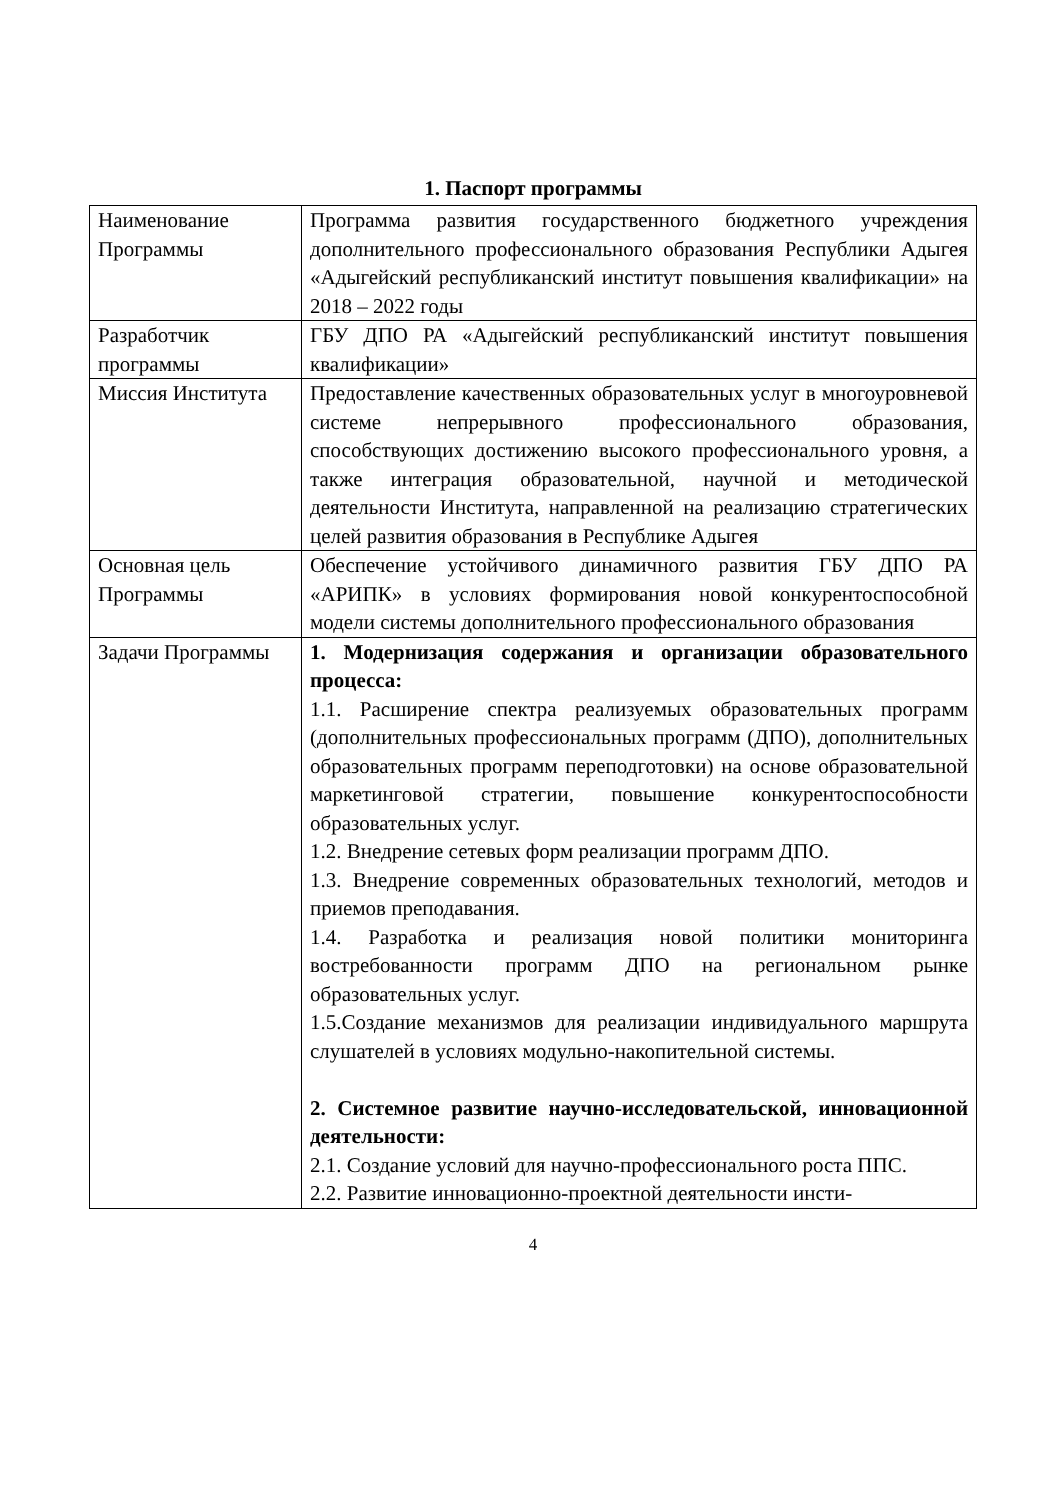1. Паспорт программы
| Наименование Программы | Программа развития государственного бюджетного учреждения дополнительного профессионального образования Республики Адыгея «Адыгейский республиканский институт повышения квалификации» на 2018 – 2022 годы |
| Разработчик программы | ГБУ ДПО РА «Адыгейский республиканский институт повышения квалификации» |
| Миссия Института | Предоставление качественных образовательных услуг в многоуровневой системе непрерывного профессионального образования, способствующих достижению высокого профессионального уровня, а также интеграция образовательной, научной и методической деятельности Института, направленной на реализацию стратегических целей развития образования в Республике Адыгея |
| Основная цель Программы | Обеспечение устойчивого динамичного развития ГБУ ДПО РА «АРИПК» в условиях формирования новой конкурентоспособной модели системы дополнительного профессионального образования |
| Задачи Программы | 1. Модернизация содержания и организации образовательного процесса: 1.1. Расширение спектра реализуемых образовательных программ (дополнительных профессиональных программ (ДПО), дополнительных образовательных программ переподготовки) на основе образовательной маркетинговой стратегии, повышение конкурентоспособности образовательных услуг. 1.2. Внедрение сетевых форм реализации программ ДПО. 1.3. Внедрение современных образовательных технологий, методов и приемов преподавания. 1.4. Разработка и реализация новой политики мониторинга востребованности программ ДПО на региональном рынке образовательных услуг. 1.5.Создание механизмов для реализации индивидуального маршрута слушателей в условиях модульно-накопительной системы. 2. Системное развитие научно-исследовательской, инновационной деятельности: 2.1. Создание условий для научно-профессионального роста ППС. 2.2. Развитие инновационно-проектной деятельности инсти- |
4